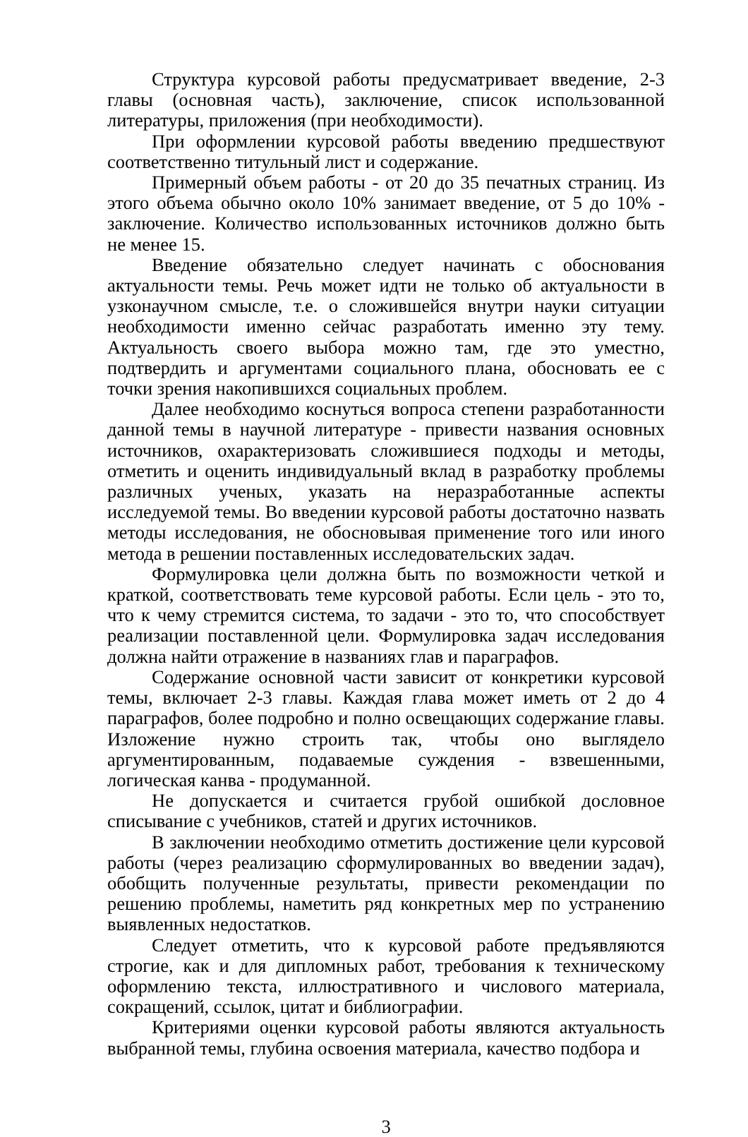Структура курсовой работы предусматривает введение, 2-3 главы (основная часть), заключение, список использованной литературы, приложения (при необходимости).
При оформлении курсовой работы введению предшествуют соответственно титульный лист и содержание.
Примерный объем работы - от 20 до 35 печатных страниц. Из этого объема обычно около 10% занимает введение, от 5 до 10% - заключение. Количество использованных источников должно быть не менее 15.
Введение обязательно следует начинать с обоснования актуальности темы. Речь может идти не только об актуальности в узконаучном смысле, т.е. о сложившейся внутри науки ситуации необходимости именно сейчас разработать именно эту тему. Актуальность своего выбора можно там, где это уместно, подтвердить и аргументами социального плана, обосновать ее с точки зрения накопившихся социальных проблем.
Далее необходимо коснуться вопроса степени разработанности данной темы в научной литературе - привести названия основных источников, охарактеризовать сложившиеся подходы и методы, отметить и оценить индивидуальный вклад в разработку проблемы различных ученых, указать на неразработанные аспекты исследуемой темы. Во введении курсовой работы достаточно назвать методы исследования, не обосновывая применение того или иного метода в решении поставленных исследовательских задач.
Формулировка цели должна быть по возможности четкой и краткой, соответствовать теме курсовой работы. Если цель - это то, что к чему стремится система, то задачи - это то, что способствует реализации поставленной цели. Формулировка задач исследования должна найти отражение в названиях глав и параграфов.
Содержание основной части зависит от конкретики курсовой темы, включает 2-3 главы. Каждая глава может иметь от 2 до 4 параграфов, более подробно и полно освещающих содержание главы. Изложение нужно строить так, чтобы оно выглядело аргументированным, подаваемые суждения - взвешенными, логическая канва - продуманной.
Не допускается и считается грубой ошибкой дословное списывание с учебников, статей и других источников.
В заключении необходимо отметить достижение цели курсовой работы (через реализацию сформулированных во введении задач), обобщить полученные результаты, привести рекомендации по решению проблемы, наметить ряд конкретных мер по устранению выявленных недостатков.
Следует отметить, что к курсовой работе предъявляются строгие, как и для дипломных работ, требования к техническому оформлению текста, иллюстративного и числового материала, сокращений, ссылок, цитат и библиографии.
Критериями оценки курсовой работы являются актуальность выбранной темы, глубина освоения материала, качество подбора и
3